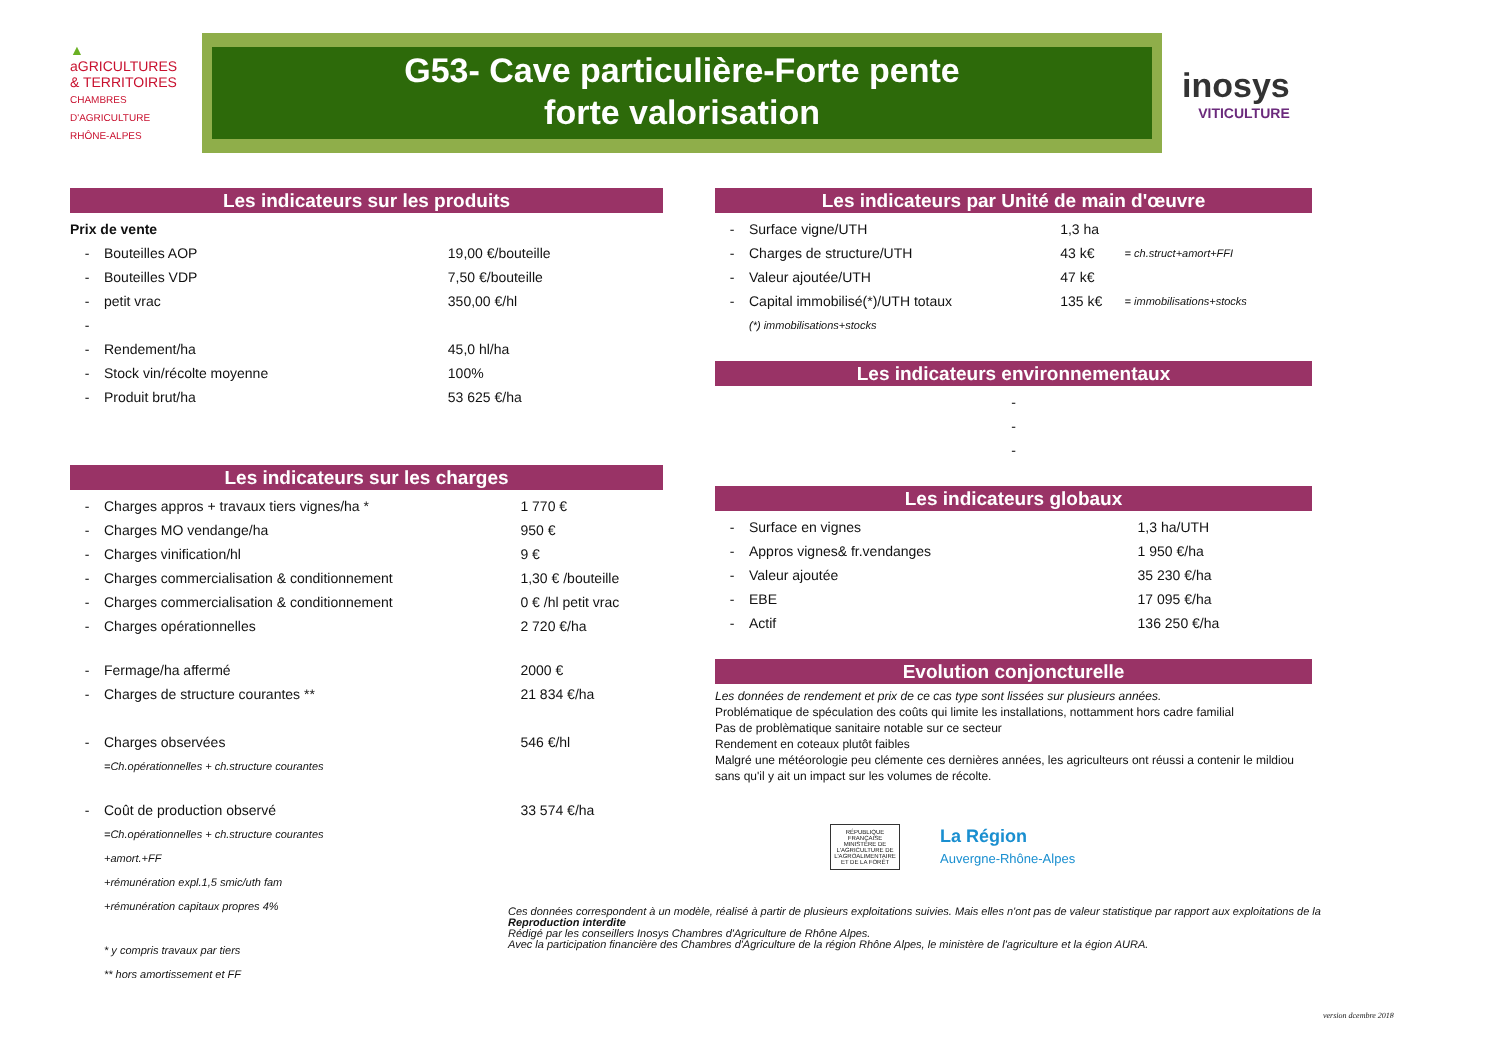▲
aGRICULTURES
& TERRITOIRES
CHAMBRES D'AGRICULTURE
RHÔNE-ALPES
G53- Cave particulière-Forte pente
forte valorisation
inosys
VITICULTURE
Les indicateurs sur les produits
| Prix de vente | | |
| - | Bouteilles AOP | 19,00 €/bouteille |
| - | Bouteilles VDP | 7,50 €/bouteille |
| - | petit vrac | 350,00 €/hl |
| - | | |
| - | Rendement/ha | 45,0 hl/ha |
| - | Stock vin/récolte moyenne | 100% |
| - | Produit brut/ha | 53 625 €/ha |
Les indicateurs sur les charges
| - | Charges appros + travaux tiers vignes/ha * | 1 770 € |
| - | Charges MO vendange/ha | 950 € |
| - | Charges vinification/hl | 9 € |
| - | Charges commercialisation & conditionnement | 1,30 € /bouteille |
| - | Charges commercialisation & conditionnement | 0 € /hl petit vrac |
| - | Charges opérationnelles | 2 720 €/ha |
| - | Fermage/ha affermé | 2000 € |
| - | Charges de structure courantes ** | 21 834 €/ha |
| - | Charges observées | 546 €/hl |
| | =Ch.opérationnelles + ch.structure courantes | |
| - | Coût de production observé | 33 574 €/ha |
| | =Ch.opérationnelles + ch.structure courantes | |
| | +amort.+FF | |
| | +rémunération expl.1,5 smic/uth fam | |
| | +rémunération capitaux propres 4% | |
| | * y compris travaux par tiers | |
| | ** hors amortissement et FF | |
Les indicateurs par Unité de main d'œuvre
| - | Surface vigne/UTH | 1,3 ha | |
| - | Charges de structure/UTH | 43 k€ | = ch.struct+amort+FFI |
| - | Valeur ajoutée/UTH | 47 k€ | |
| - | Capital immobilisé(*)/UTH totaux | 135 k€ | = immobilisations+stocks |
| | (*) immobilisations+stocks | | |
Les indicateurs environnementaux
| - |
| - |
| - |
Les indicateurs globaux
| - | Surface en vignes | 1,3 ha/UTH |
| - | Appros vignes& fr.vendanges | 1 950 €/ha |
| - | Valeur ajoutée | 35 230 €/ha |
| - | EBE | 17 095 €/ha |
| - | Actif | 136 250 €/ha |
Evolution conjoncturelle
Les données de rendement et prix de ce cas type sont lissées sur plusieurs années.
Problématique de spéculation des coûts qui limite les installations, nottamment hors cadre familial
Pas de problèmatique sanitaire notable sur ce secteur
Rendement en coteaux plutôt faibles
Malgré une météorologie peu clémente ces dernières années, les agriculteurs ont réussi a contenir le mildiou sans qu'il y ait un impact sur les volumes de récolte.
RÉPUBLIQUE FRANÇAISE
MINISTÈRE DE L'AGRICULTURE DE L'AGROALIMENTAIRE ET DE LA FORÊT
La Région
Auvergne-Rhône-Alpes
Ces données correspondent à un modèle, réalisé à partir de plusieurs exploitations suivies. Mais elles n'ont pas de valeur statistique par rapport aux exploitations de la
Reproduction interdite
Rédigé par les conseillers Inosys Chambres d'Agriculture de Rhône Alpes.
Avec la participation financière des Chambres d'Agriculture de la région Rhône Alpes, le ministère de l'agriculture et la égion AURA.
version dcembre 2018